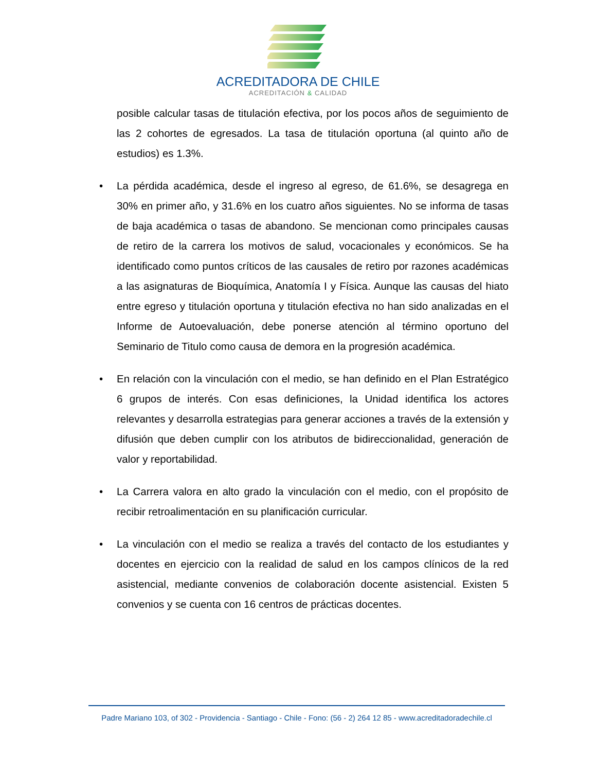ACREDITADORA DE CHILE
ACREDITACIÓN & CALIDAD
posible calcular tasas de titulación efectiva, por los pocos años de seguimiento de las 2 cohortes de egresados. La tasa de titulación oportuna (al quinto año de estudios) es 1.3%.
• La pérdida académica, desde el ingreso al egreso, de 61.6%, se desagrega en 30% en primer año, y 31.6% en los cuatro años siguientes. No se informa de tasas de baja académica o tasas de abandono. Se mencionan como principales causas de retiro de la carrera los motivos de salud, vocacionales y económicos. Se ha identificado como puntos críticos de las causales de retiro por razones académicas a las asignaturas de Bioquímica, Anatomía I y Física. Aunque las causas del hiato entre egreso y titulación oportuna y titulación efectiva no han sido analizadas en el Informe de Autoevaluación, debe ponerse atención al término oportuno del Seminario de Titulo como causa de demora en la progresión académica.
• En relación con la vinculación con el medio, se han definido en el Plan Estratégico 6 grupos de interés. Con esas definiciones, la Unidad identifica los actores relevantes y desarrolla estrategias para generar acciones a través de la extensión y difusión que deben cumplir con los atributos de bidireccionalidad, generación de valor y reportabilidad.
• La Carrera valora en alto grado la vinculación con el medio, con el propósito de recibir retroalimentación en su planificación curricular.
• La vinculación con el medio se realiza a través del contacto de los estudiantes y docentes en ejercicio con la realidad de salud en los campos clínicos de la red asistencial, mediante convenios de colaboración docente asistencial. Existen 5 convenios y se cuenta con 16 centros de prácticas docentes.
Padre Mariano 103, of 302 - Providencia - Santiago - Chile - Fono: (56 - 2) 264 12 85 - www.acreditadoradechile.cl